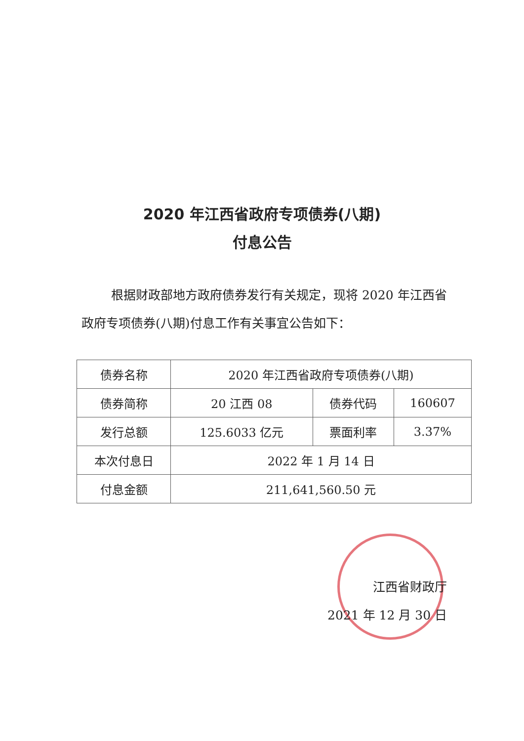2020 年江西省政府专项债券(八期)
付息公告
根据财政部地方政府债券发行有关规定，现将 2020 年江西省政府专项债券(八期)付息工作有关事宜公告如下：
| 债券名称 | 2020 年江西省政府专项债券(八期) | | |
| 债券简称 | 20 江西 08 | 债券代码 | 160607 |
| 发行总额 | 125.6033 亿元 | 票面利率 | 3.37% |
| 本次付息日 | 2022 年 1 月 14 日 | | |
| 付息金额 | 211,641,560.50 元 | | |
江西省财政厅
2021 年 12 月 30 日